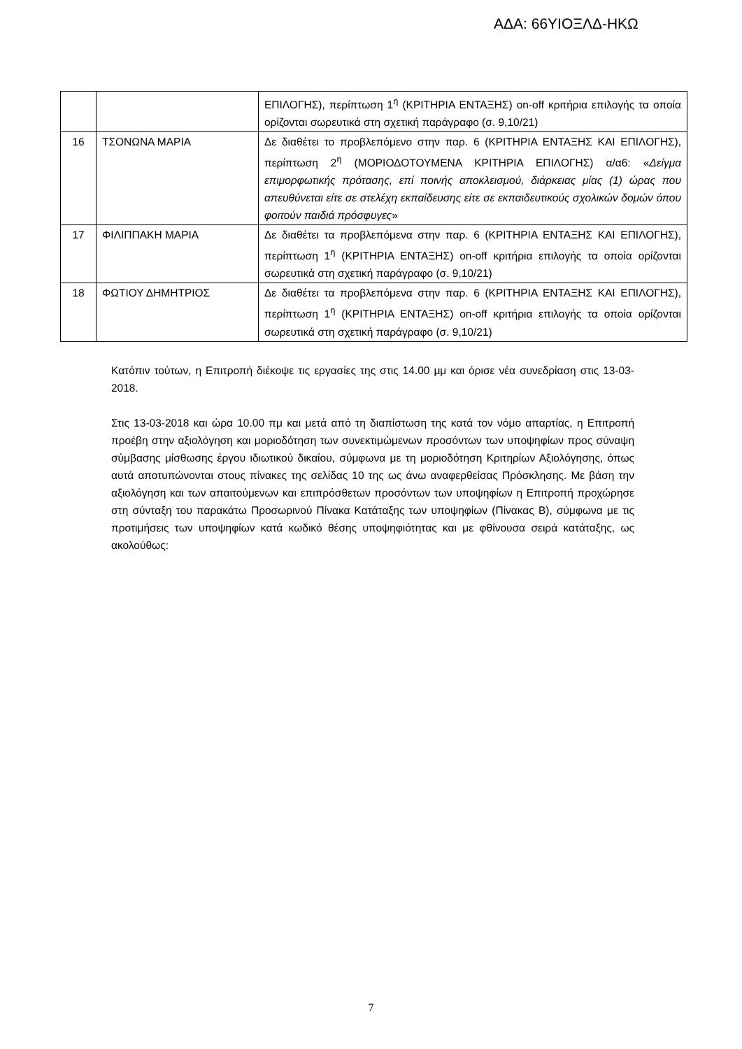ΑΔΑ: 66ΥΙΟΞΛΔ-ΗΚΩ
| | | ΕΠΙΛΟΓΗΣ), περίπτωση 1<sup>η</sup> (ΚΡΙΤΗΡΙΑ ΕΝΤΑΞΗΣ) on-off κριτήρια επιλογής τα οποία ορίζονται σωρευτικά στη σχετική παράγραφο (σ. 9,10/21) |
| 16 | ΤΣΟΝΩΝΑ ΜΑΡΙΑ | Δε διαθέτει το προβλεπόμενο στην παρ. 6 (ΚΡΙΤΗΡΙΑ ΕΝΤΑΞΗΣ ΚΑΙ ΕΠΙΛΟΓΗΣ), περίπτωση 2<sup>η</sup> (ΜΟΡΙΟΔΟΤΟΥΜΕΝΑ ΚΡΙΤΗΡΙΑ ΕΠΙΛΟΓΗΣ) α/α6: « Δείγμα επιμορφωτικής πρότασης, επί ποινής αποκλεισμού, διάρκειας μίας (1) ώρας που απευθύνεται είτε σε στελέχη εκπαίδευσης είτε σε εκπαιδευτικούς σχολικών δομών όπου φοιτούν παιδιά πρόσφυγες » |
| 17 | ΦΙΛΙΠΠΑΚΗ ΜΑΡΙΑ | Δε διαθέτει τα προβλεπόμενα στην παρ. 6 (ΚΡΙΤΗΡΙΑ ΕΝΤΑΞΗΣ ΚΑΙ ΕΠΙΛΟΓΗΣ), περίπτωση 1<sup>η</sup> (ΚΡΙΤΗΡΙΑ ΕΝΤΑΞΗΣ) on-off κριτήρια επιλογής τα οποία ορίζονται σωρευτικά στη σχετική παράγραφο (σ. 9,10/21) |
| 18 | ΦΩΤΙΟΥ ΔΗΜΗΤΡΙΟΣ | Δε διαθέτει τα προβλεπόμενα στην παρ. 6 (ΚΡΙΤΗΡΙΑ ΕΝΤΑΞΗΣ ΚΑΙ ΕΠΙΛΟΓΗΣ), περίπτωση 1<sup>η</sup> (ΚΡΙΤΗΡΙΑ ΕΝΤΑΞΗΣ) on-off κριτήρια επιλογής τα οποία ορίζονται σωρευτικά στη σχετική παράγραφο (σ. 9,10/21) |
Κατόπιν τούτων, η Επιτροπή διέκοψε τις εργασίες της στις 14.00 μμ και όρισε νέα συνεδρίαση στις 13-03-2018.
Στις 13-03-2018 και ώρα 10.00 πμ και μετά από τη διαπίστωση της κατά τον νόμο απαρτίας, η Επιτροπή προέβη στην αξιολόγηση και μοριοδότηση των συνεκτιμώμενων προσόντων των υποψηφίων προς σύναψη σύμβασης μίσθωσης έργου ιδιωτικού δικαίου, σύμφωνα με τη μοριοδότηση Κριτηρίων Αξιολόγησης, όπως αυτά αποτυπώνονται στους πίνακες της σελίδας 10 της ως άνω αναφερθείσας Πρόσκλησης. Με βάση την αξιολόγηση και των απαιτούμενων και επιπρόσθετων προσόντων των υποψηφίων η Επιτροπή προχώρησε στη σύνταξη του παρακάτω Προσωρινού Πίνακα Κατάταξης των υποψηφίων (Πίνακας Β), σύμφωνα με τις προτιμήσεις των υποψηφίων κατά κωδικό θέσης υποψηφιότητας και με φθίνουσα σειρά κατάταξης, ως ακολούθως:
7